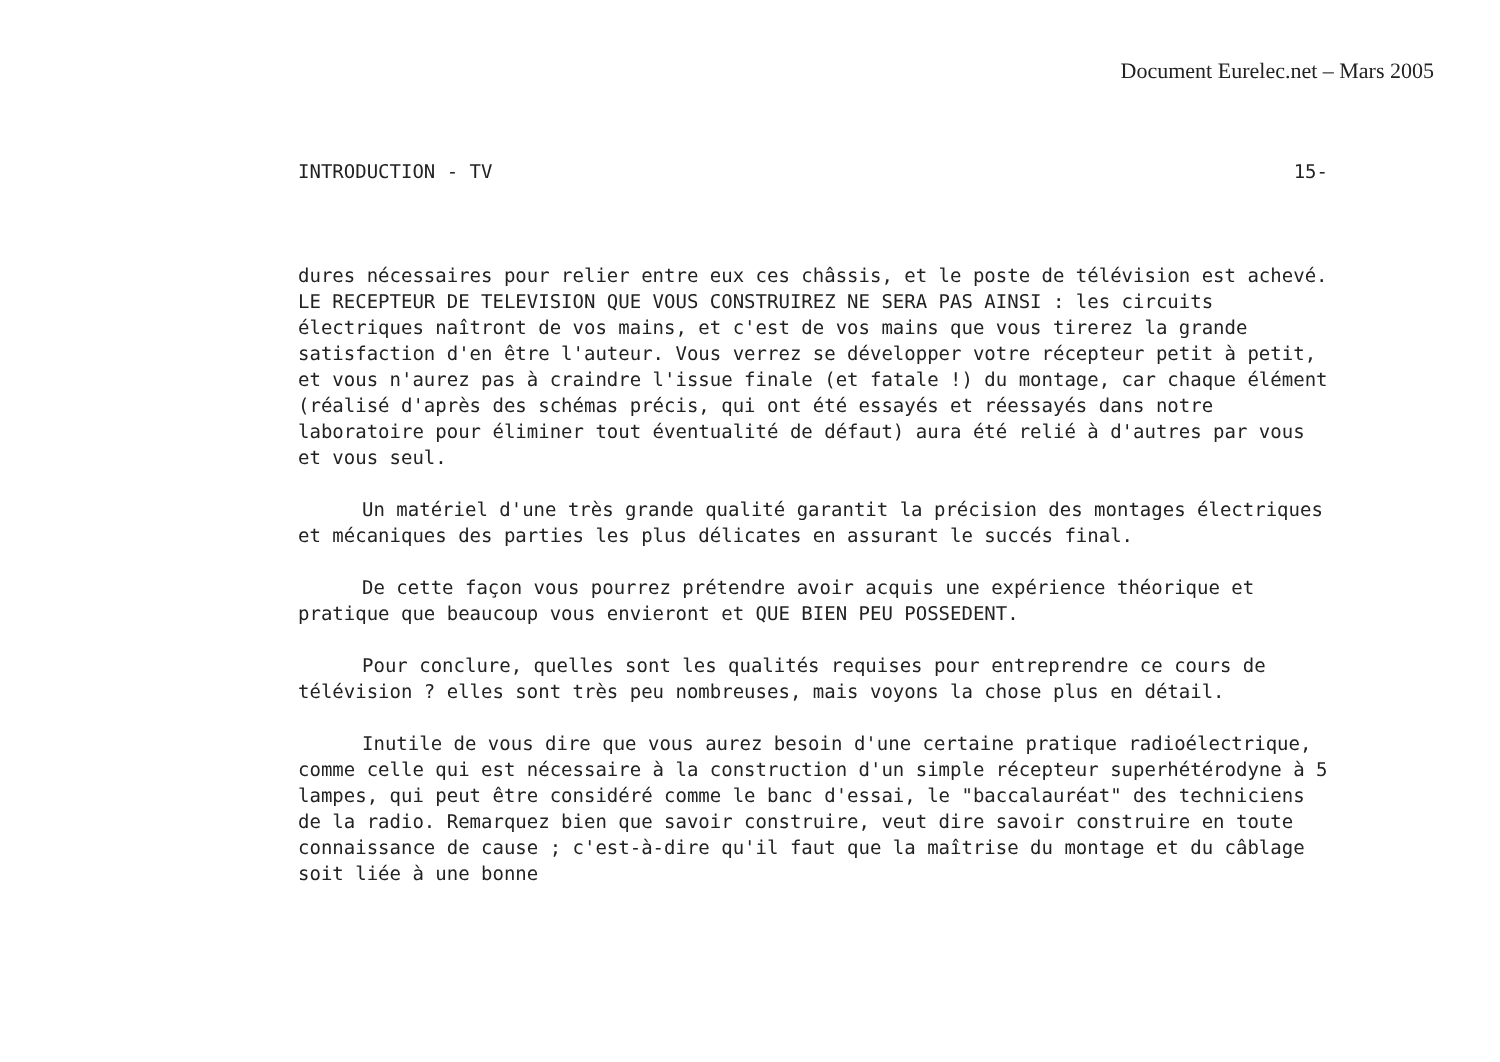Document Eurelec.net – Mars 2005
INTRODUCTION - TV 15-
dures nécessaires pour relier entre eux ces châssis, et le poste de télévision est achevé. LE RECEPTEUR DE TELEVISION QUE VOUS CONSTRUIREZ NE SERA PAS AINSI : les circuits électriques naîtront de vos mains, et c'est de vos mains que vous tirerez la grande satisfaction d'en être l'auteur. Vous verrez se développer votre récepteur petit à petit, et vous n'aurez pas à craindre l'issue finale (et fatale !) du montage, car chaque élément (réalisé d'après des schémas précis, qui ont été essayés et réessayés dans notre laboratoire pour éliminer tout éventualité de défaut) aura été relié à d'autres par vous et vous seul.
Un matériel d'une très grande qualité garantit la précision des montages électriques et mécaniques des parties les plus délicates en assurant le succés final.
De cette façon vous pourrez prétendre avoir acquis une expérience théorique et pratique que beaucoup vous envieront et QUE BIEN PEU POSSEDENT.
Pour conclure, quelles sont les qualités requises pour entreprendre ce cours de télévision ? elles sont très peu nombreuses, mais voyons la chose plus en détail.
Inutile de vous dire que vous aurez besoin d'une certaine pratique radioélectrique, comme celle qui est nécessaire à la construction d'un simple récepteur superhétérodyne à 5 lampes, qui peut être considéré comme le banc d'essai, le "baccalauréat" des techniciens de la radio. Remarquez bien que savoir construire, veut dire savoir construire en toute connaissance de cause ; c'est-à-dire qu'il faut que la maîtrise du montage et du câblage soit liée à une bonne